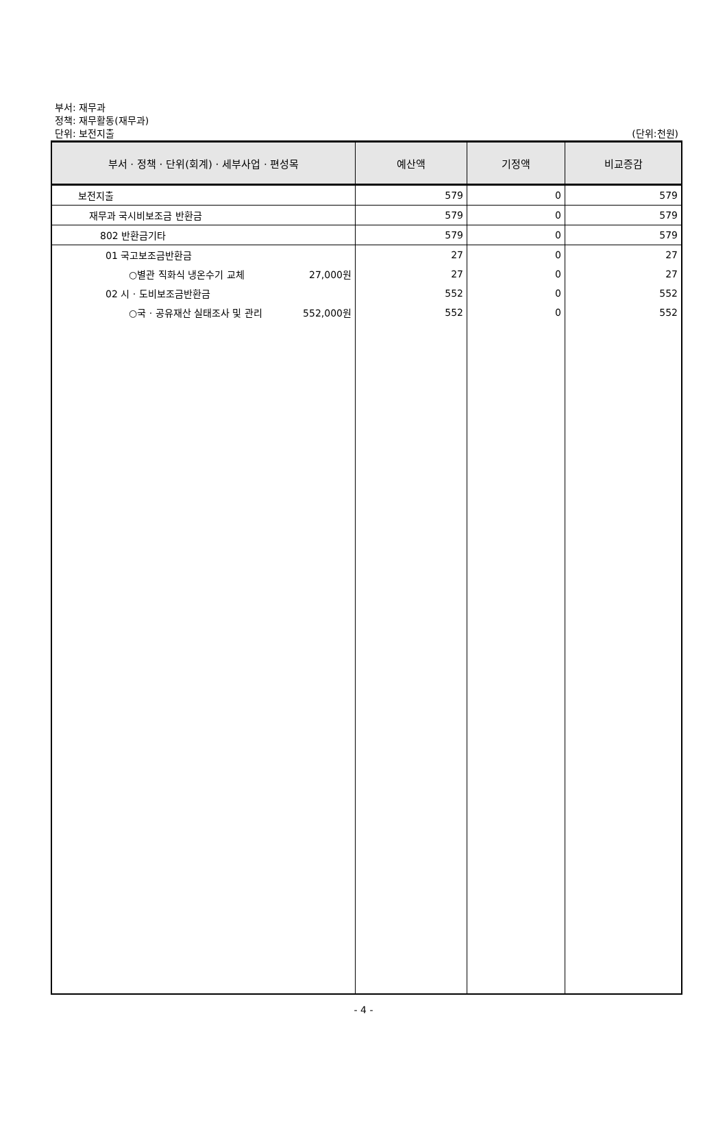부서: 재무과
정책: 재무활동(재무과)
단위: 보전지출
(단위:천원)
| 부서 · 정책 · 단위(회계) · 세부사업 · 편성목 | 예산액 | 기정액 | 비교증감 |
| --- | --- | --- | --- |
| 보전지출 | 579 | 0 | 579 |
| 재무과 국시비보조금 반환금 | 579 | 0 | 579 |
| 802 반환금기타 | 579 | 0 | 579 |
| 01 국고보조금반환금 | 27 | 0 | 27 |
| ○별관 직화식 냉온수기 교체 27,000원 | 27 | 0 | 27 |
| 02 시 · 도비보조금반환금 | 552 | 0 | 552 |
| ○국 · 공유재산 실태조사 및 관리 552,000원 | 552 | 0 | 552 |
- 4 -